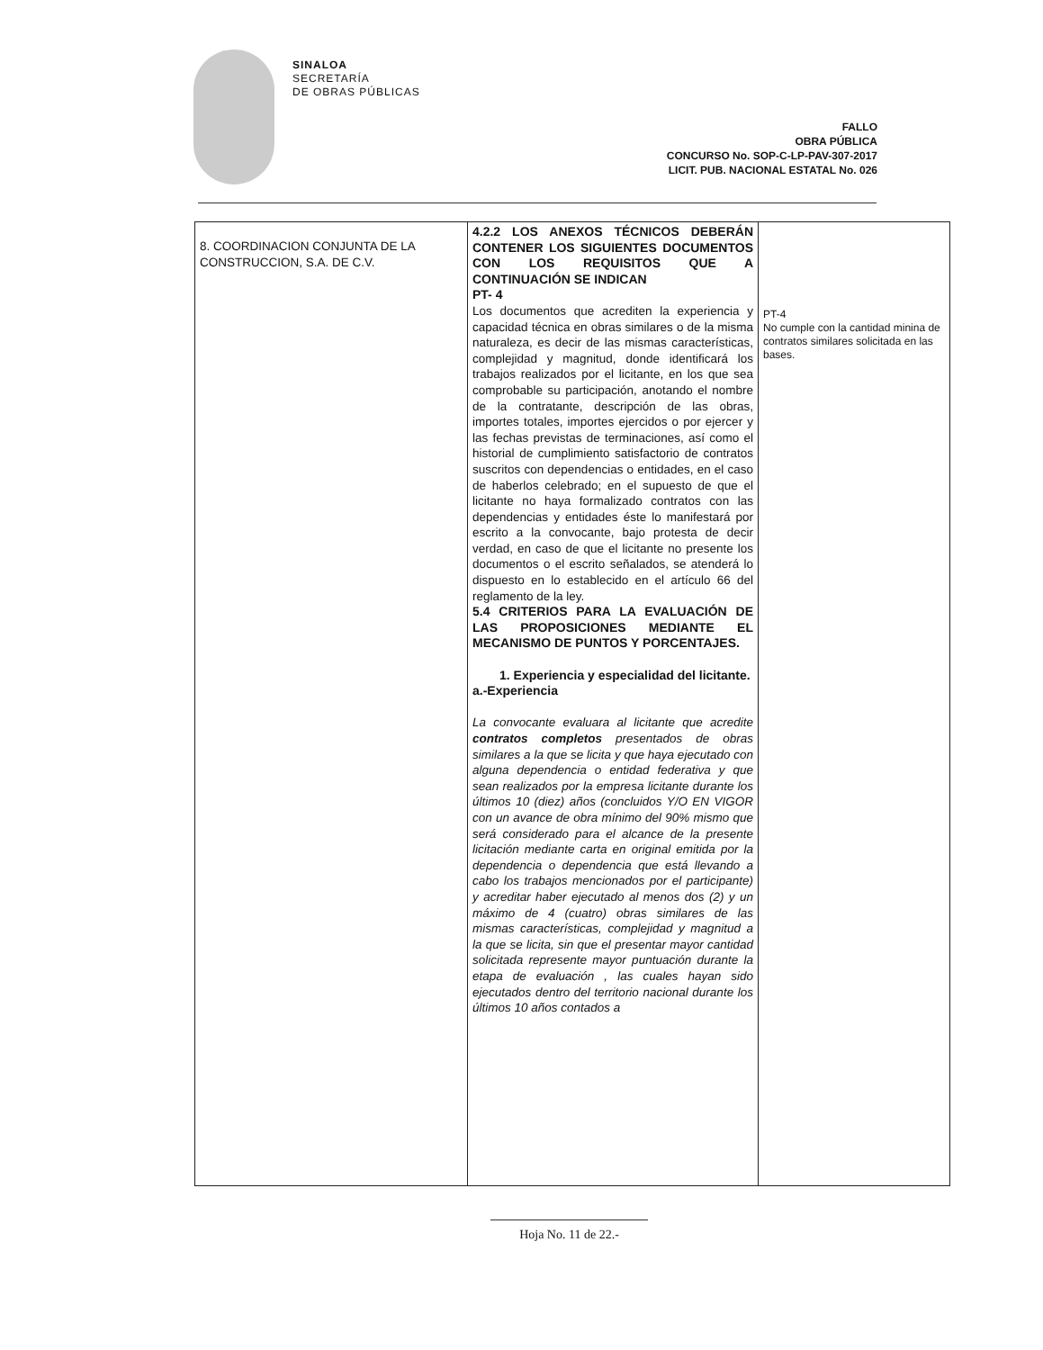SINALOA
SECRETARÍA
DE OBRAS PÚBLICAS
FALLO
OBRA PÚBLICA
CONCURSO No. SOP-C-LP-PAV-307-2017
LICIT. PUB. NACIONAL ESTATAL No. 026
| 8. COORDINACION CONJUNTA DE LA CONSTRUCCION, S.A. DE C.V. | 4.2.2 LOS ANEXOS TÉCNICOS DEBERÁN CONTENER LOS SIGUIENTES DOCUMENTOS CON LOS REQUISITOS QUE A CONTINUACIÓN SE INDICAN PT- 4 Los documentos que acrediten la experiencia y capacidad técnica en obras similares o de la misma naturaleza, es decir de las mismas características, complejidad y magnitud, donde identificará los trabajos realizados por el licitante, en los que sea comprobable su participación, anotando el nombre de la contratante, descripción de las obras, importes totales, importes ejercidos o por ejercer y las fechas previstas de terminaciones, así como el historial de cumplimiento satisfactorio de contratos suscritos con dependencias o entidades, en el caso de haberlos celebrado; en el supuesto de que el licitante no haya formalizado contratos con las dependencias y entidades éste lo manifestará por escrito a la convocante, bajo protesta de decir verdad, en caso de que el licitante no presente los documentos o el escrito señalados, se atenderá lo dispuesto en lo establecido en el artículo 66 del reglamento de la ley. 5.4 CRITERIOS PARA LA EVALUACIÓN DE LAS PROPOSICIONES MEDIANTE EL MECANISMO DE PUNTOS Y PORCENTAJES. 1. Experiencia y especialidad del licitante. a.-Experiencia La convocante evaluara al licitante que acredite contratos completos presentados de obras similares a la que se licita y que haya ejecutado con alguna dependencia o entidad federativa y que sean realizados por la empresa licitante durante los últimos 10 (diez) años (concluidos Y/O EN VIGOR con un avance de obra mínimo del 90% mismo que será considerado para el alcance de la presente licitación mediante carta en original emitida por la dependencia o dependencia que está llevando a cabo los trabajos mencionados por el participante) y acreditar haber ejecutado al menos dos (2) y un máximo de 4 (cuatro) obras similares de las mismas características, complejidad y magnitud a la que se licita, sin que el presentar mayor cantidad solicitada represente mayor puntuación durante la etapa de evaluación , las cuales hayan sido ejecutados dentro del territorio nacional durante los últimos 10 años contados a | PT-4 No cumple con la cantidad minina de contratos similares solicitada en las bases. |
Hoja No. 11 de 22.-